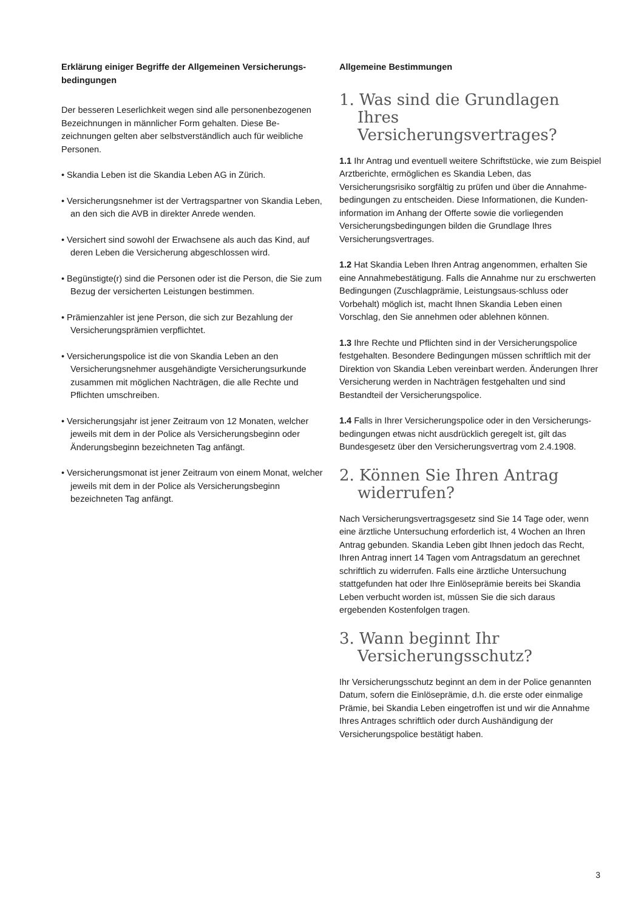Erklärung einiger Begriffe der Allgemeinen Versicherungs-bedingungen
Der besseren Leserlichkeit wegen sind alle personenbezogenen Bezeichnungen in männlicher Form gehalten. Diese Be-zeichnungen gelten aber selbstverständlich auch für weibliche Personen.
• Skandia Leben ist die Skandia Leben AG in Zürich.
• Versicherungsnehmer ist der Vertragspartner von Skandia Leben, an den sich die AVB in direkter Anrede wenden.
• Versichert sind sowohl der Erwachsene als auch das Kind, auf deren Leben die Versicherung abgeschlossen wird.
• Begünstigte(r) sind die Personen oder ist die Person, die Sie zum Bezug der versicherten Leistungen bestimmen.
• Prämienzahler ist jene Person, die sich zur Bezahlung der Versicherungsprämien verpflichtet.
• Versicherungspolice ist die von Skandia Leben an den Versicherungsnehmer ausgehändigte Versicherungsurkunde zusammen mit möglichen Nachträgen, die alle Rechte und Pflichten umschreiben.
• Versicherungsjahr ist jener Zeitraum von 12 Monaten, welcher jeweils mit dem in der Police als Versicherungsbeginn oder Änderungsbeginn bezeichneten Tag anfängt.
• Versicherungsmonat ist jener Zeitraum von einem Monat, welcher jeweils mit dem in der Police als Versicherungsbeginn bezeichneten Tag anfängt.
Allgemeine Bestimmungen
1. Was sind die Grundlagen Ihres Versicherungsvertrages?
1.1 Ihr Antrag und eventuell weitere Schriftstücke, wie zum Beispiel Arztberichte, ermöglichen es Skandia Leben, das Versicherungsrisiko sorgfältig zu prüfen und über die Annahme-bedingungen zu entscheiden. Diese Informationen, die Kunden-information im Anhang der Offerte sowie die vorliegenden Versicherungsbedingungen bilden die Grundlage Ihres Versicherungsvertrages.
1.2 Hat Skandia Leben Ihren Antrag angenommen, erhalten Sie eine Annahmebestätigung. Falls die Annahme nur zu erschwerten Bedingungen (Zuschlagprämie, Leistungsaus-schluss oder Vorbehalt) möglich ist, macht Ihnen Skandia Leben einen Vorschlag, den Sie annehmen oder ablehnen können.
1.3 Ihre Rechte und Pflichten sind in der Versicherungspolice festgehalten. Besondere Bedingungen müssen schriftlich mit der Direktion von Skandia Leben vereinbart werden. Änderungen Ihrer Versicherung werden in Nachträgen festgehalten und sind Bestandteil der Versicherungspolice.
1.4 Falls in Ihrer Versicherungspolice oder in den Versicherungs-bedingungen etwas nicht ausdrücklich geregelt ist, gilt das Bundesgesetz über den Versicherungsvertrag vom 2.4.1908.
2. Können Sie Ihren Antrag widerrufen?
Nach Versicherungsvertragsgesetz sind Sie 14 Tage oder, wenn eine ärztliche Untersuchung erforderlich ist, 4 Wochen an Ihren Antrag gebunden. Skandia Leben gibt Ihnen jedoch das Recht, Ihren Antrag innert 14 Tagen vom Antragsdatum an gerechnet schriftlich zu widerrufen. Falls eine ärztliche Untersuchung stattgefunden hat oder Ihre Einlöseprämie bereits bei Skandia Leben verbucht worden ist, müssen Sie die sich daraus ergebenden Kostenfolgen tragen.
3. Wann beginnt Ihr Versicherungsschutz?
Ihr Versicherungsschutz beginnt an dem in der Police genannten Datum, sofern die Einlöseprämie, d.h. die erste oder einmalige Prämie, bei Skandia Leben eingetroffen ist und wir die Annahme Ihres Antrages schriftlich oder durch Aushändigung der Versicherungspolice bestätigt haben.
3